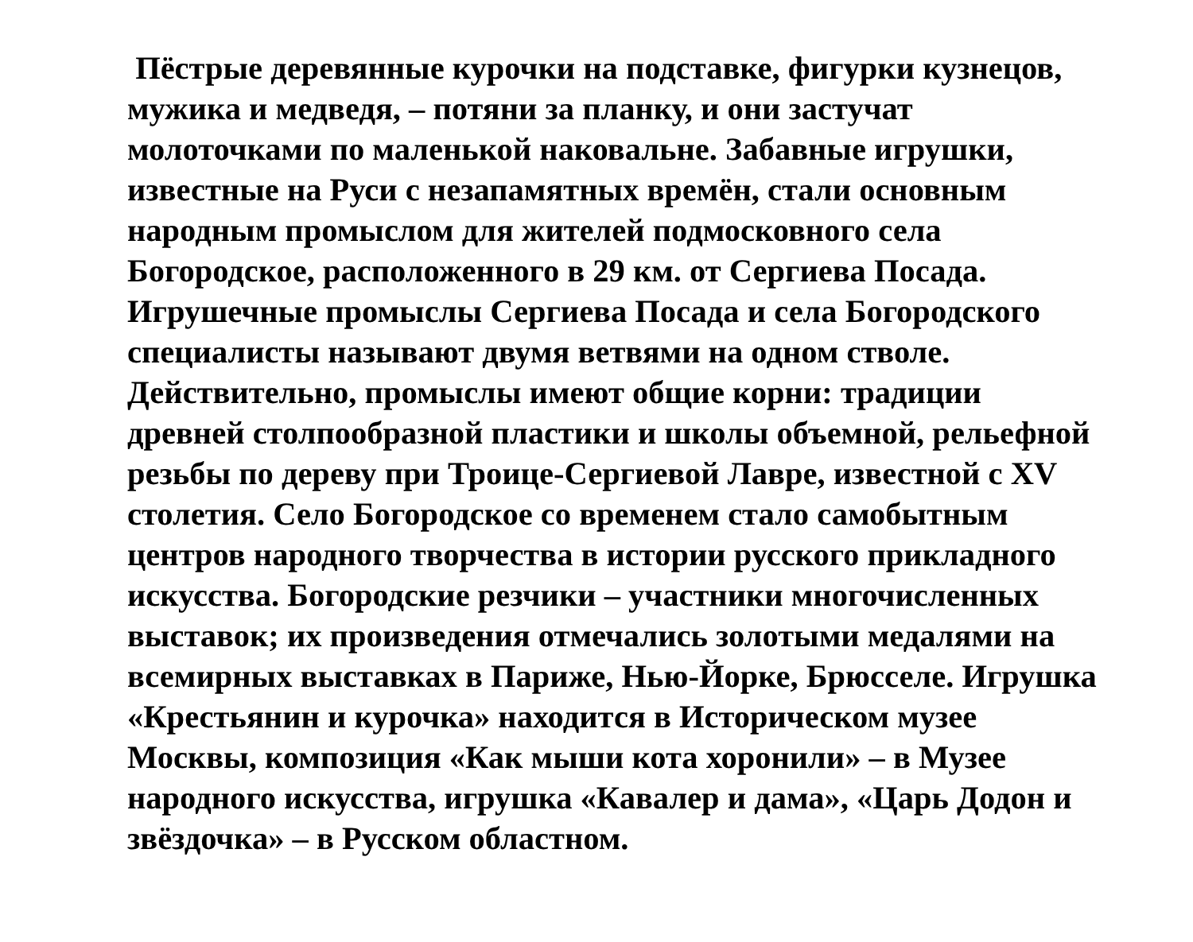Пёстрые деревянные курочки на подставке, фигурки кузнецов,
мужика и медведя, – потяни за планку, и они застучат
молоточками по маленькой наковальне. Забавные игрушки,
известные на Руси с незапамятных времён, стали основным
народным промыслом для жителей подмосковного села
Богородское, расположенного в 29 км. от Сергиева Посада.
Игрушечные промыслы Сергиева Посада и села Богородского
специалисты называют двумя ветвями на одном стволе.
Действительно, промыслы имеют общие корни: традиции
древней столпообразной пластики и школы объемной, рельефной
резьбы по дереву при Троице-Сергиевой Лавре, известной с XV
столетия. Село Богородское со временем стало самобытным
центров народного творчества в истории русского прикладного
искусства. Богородские резчики – участники многочисленных
выставок; их произведения отмечались золотыми медалями на
всемирных выставках в Париже, Нью-Йорке, Брюсселе. Игрушка
«Крестьянин и курочка» находится в Историческом музее
Москвы, композиция «Как мыши кота хоронили» – в Музее
народного искусства, игрушка «Кавалер и дама», «Царь Додон и
звёздочка» – в Русском областном.